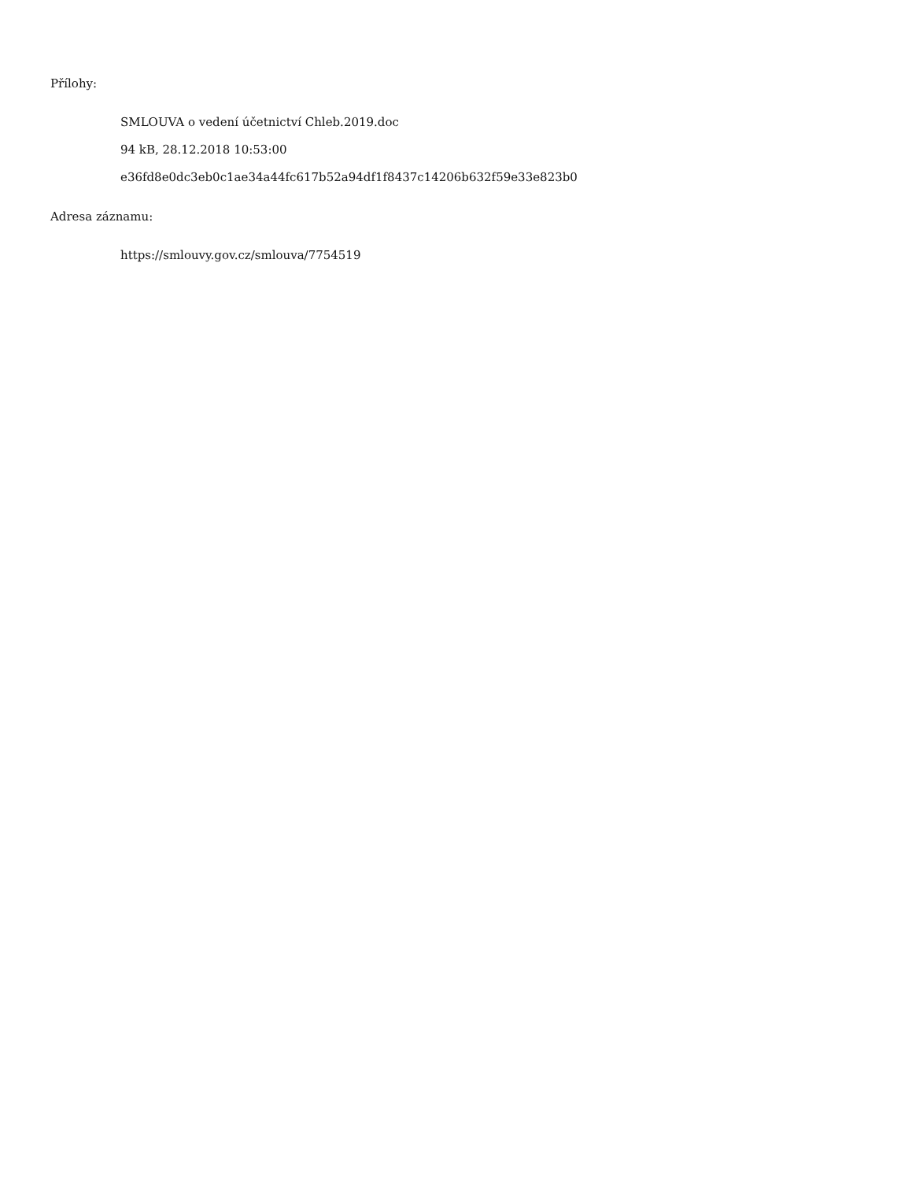Přílohy:
SMLOUVA o vedení účetnictví Chleb.2019.doc
94 kB, 28.12.2018 10:53:00
e36fd8e0dc3eb0c1ae34a44fc617b52a94df1f8437c14206b632f59e33e823b0
Adresa záznamu:
https://smlouvy.gov.cz/smlouva/7754519